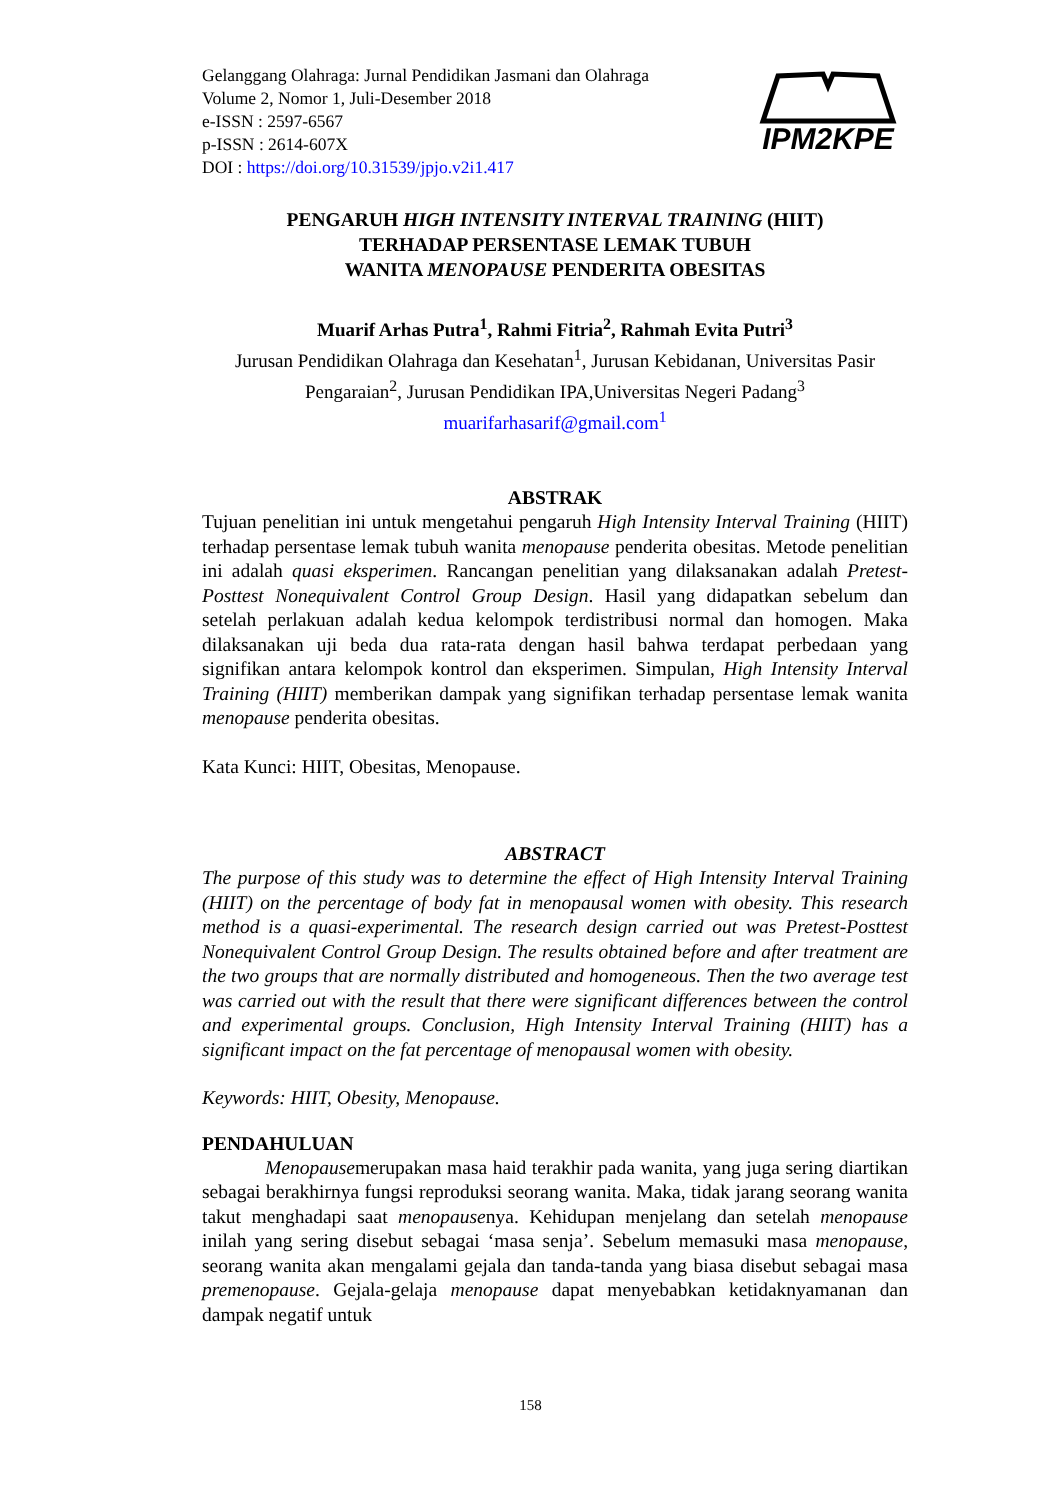Gelanggang Olahraga: Jurnal Pendidikan Jasmani dan Olahraga
Volume 2, Nomor 1, Juli-Desember 2018
e-ISSN : 2597-6567
p-ISSN : 2614-607X
DOI : https://doi.org/10.31539/jpjo.v2i1.417
IPM2KPE
PENGARUH HIGH INTENSITY INTERVAL TRAINING (HIIT)
TERHADAP PERSENTASE LEMAK TUBUH
WANITA MENOPAUSE PENDERITA OBESITAS
Muarif Arhas Putra<sup>1</sup>, Rahmi Fitria<sup>2</sup>, Rahmah Evita Putri<sup>3</sup>
Jurusan Pendidikan Olahraga dan Kesehatan<sup>1</sup>, Jurusan Kebidanan, Universitas Pasir Pengaraian<sup>2</sup>, Jurusan Pendidikan IPA,Universitas Negeri Padang<sup>3</sup>
muarifarhasarif@gmail.com<sup>1</sup>
ABSTRAK
Tujuan penelitian ini untuk mengetahui pengaruh High Intensity Interval Training (HIIT) terhadap persentase lemak tubuh wanita menopause penderita obesitas. Metode penelitian ini adalah quasi eksperimen. Rancangan penelitian yang dilaksanakan adalah Pretest-Posttest Nonequivalent Control Group Design. Hasil yang didapatkan sebelum dan setelah perlakuan adalah kedua kelompok terdistribusi normal dan homogen. Maka dilaksanakan uji beda dua rata-rata dengan hasil bahwa terdapat perbedaan yang signifikan antara kelompok kontrol dan eksperimen. Simpulan, High Intensity Interval Training (HIIT) memberikan dampak yang signifikan terhadap persentase lemak wanita menopause penderita obesitas.
Kata Kunci: HIIT, Obesitas, Menopause.
ABSTRACT
The purpose of this study was to determine the effect of High Intensity Interval Training (HIIT) on the percentage of body fat in menopausal women with obesity. This research method is a quasi-experimental. The research design carried out was Pretest-Posttest Nonequivalent Control Group Design. The results obtained before and after treatment are the two groups that are normally distributed and homogeneous. Then the two average test was carried out with the result that there were significant differences between the control and experimental groups. Conclusion, High Intensity Interval Training (HIIT) has a significant impact on the fat percentage of menopausal women with obesity.
Keywords: HIIT, Obesity, Menopause.
PENDAHULUAN
Menopausemerupakan masa haid terakhir pada wanita, yang juga sering diartikan sebagai berakhirnya fungsi reproduksi seorang wanita. Maka, tidak jarang seorang wanita takut menghadapi saat menopausenya. Kehidupan menjelang dan setelah menopause inilah yang sering disebut sebagai ‘masa senja’. Sebelum memasuki masa menopause, seorang wanita akan mengalami gejala dan tanda-tanda yang biasa disebut sebagai masa premenopause. Gejala-gelaja menopause dapat menyebabkan ketidaknyamanan dan dampak negatif untuk
158